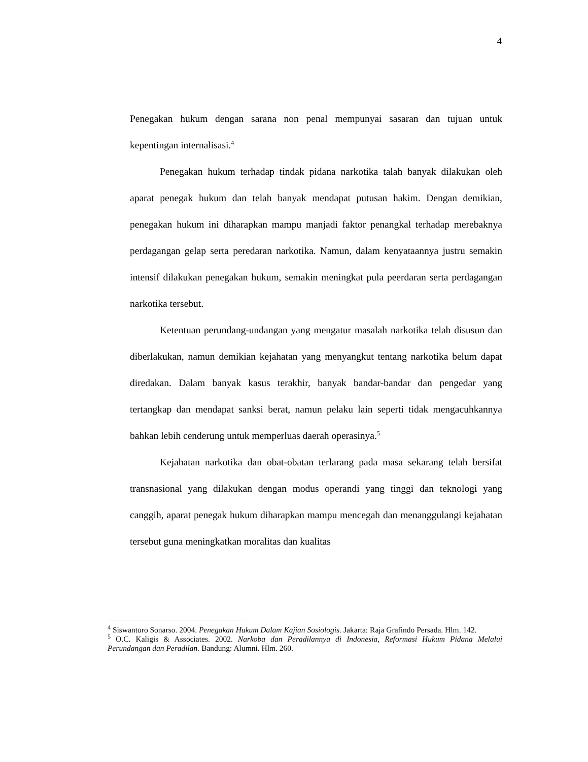4
Penegakan hukum dengan sarana non penal mempunyai sasaran dan tujuan untuk kepentingan internalisasi.<sup>4</sup>
Penegakan hukum terhadap tindak pidana narkotika talah banyak dilakukan oleh aparat penegak hukum dan telah banyak mendapat putusan hakim. Dengan demikian, penegakan hukum ini diharapkan mampu manjadi faktor penangkal terhadap merebaknya perdagangan gelap serta peredaran narkotika. Namun, dalam kenyataannya justru semakin intensif dilakukan penegakan hukum, semakin meningkat pula peerdaran serta perdagangan narkotika tersebut.
Ketentuan perundang-undangan yang mengatur masalah narkotika telah disusun dan diberlakukan, namun demikian kejahatan yang menyangkut tentang narkotika belum dapat diredakan. Dalam banyak kasus terakhir, banyak bandar-bandar dan pengedar yang tertangkap dan mendapat sanksi berat, namun pelaku lain seperti tidak mengacuhkannya bahkan lebih cenderung untuk memperluas daerah operasinya.<sup>5</sup>
Kejahatan narkotika dan obat-obatan terlarang pada masa sekarang telah bersifat transnasional yang dilakukan dengan modus operandi yang tinggi dan teknologi yang canggih, aparat penegak hukum diharapkan mampu mencegah dan menanggulangi kejahatan tersebut guna meningkatkan moralitas dan kualitas
<sup>4</sup> Siswantoro Sonarso. 2004. Penegakan Hukum Dalam Kajian Sosiologis. Jakarta: Raja Grafindo Persada. Hlm. 142.
<sup>5</sup> O.C. Kaligis & Associates. 2002. Narkoba dan Peradilannya di Indonesia, Reformasi Hukum Pidana Melalui Perundangan dan Peradilan. Bandung: Alumni. Hlm. 260.